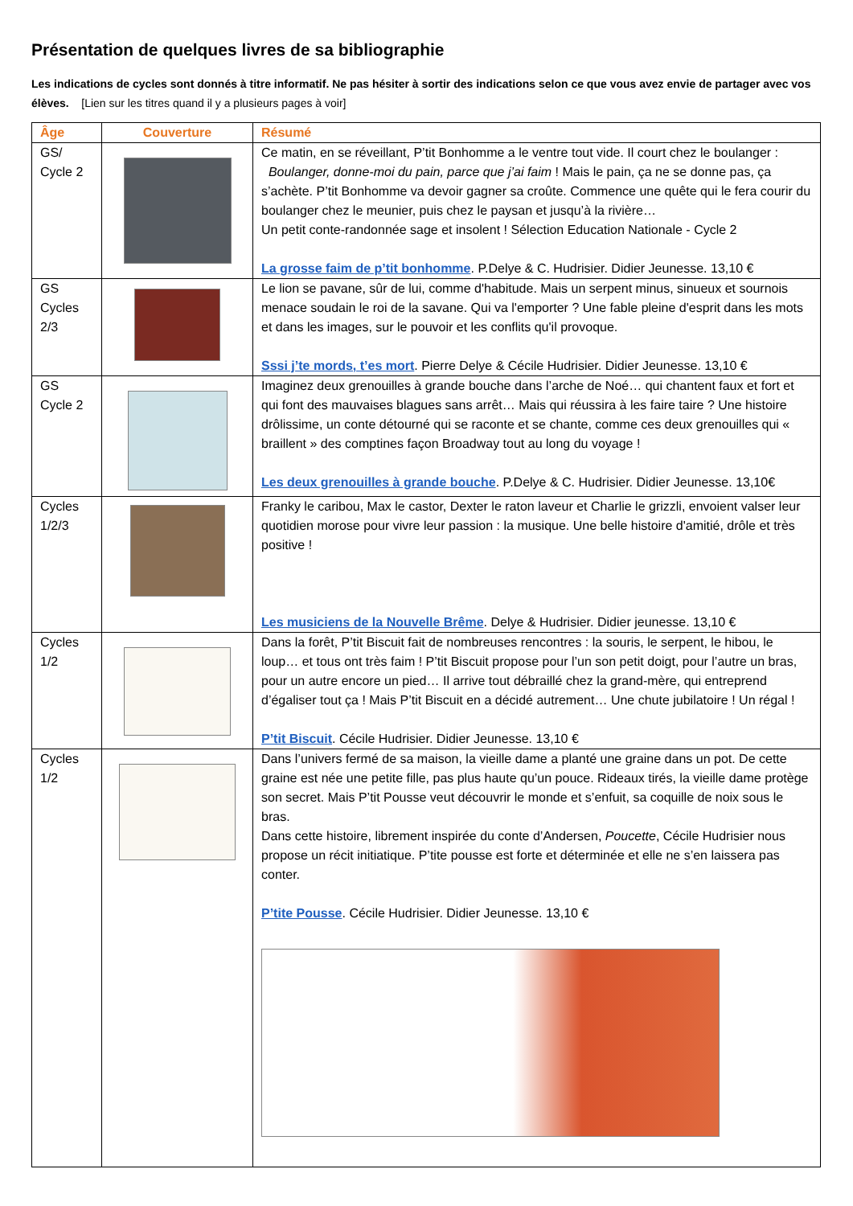Présentation de quelques livres de sa bibliographie
Les indications de cycles sont donnés à titre informatif. Ne pas hésiter à sortir des indications selon ce que vous avez envie de partager avec vos élèves. [Lien sur les titres quand il y a plusieurs pages à voir]
| Âge | Couverture | Résumé |
| --- | --- | --- |
| GS/ Cycle 2 | | Ce matin, en se réveillant, P’tit Bonhomme a le ventre tout vide. Il court chez le boulanger : Boulanger, donne-moi du pain, parce que j’ai faim ! Mais le pain, ça ne se donne pas, ça s’achète. P’tit Bonhomme va devoir gagner sa croûte. Commence une quête qui le fera courir du boulanger chez le meunier, puis chez le paysan et jusqu’à la rivière… Un petit conte-randonnée sage et insolent ! Sélection Education Nationale - Cycle 2 La grosse faim de p’tit bonhomme . P.Delye & C. Hudrisier. Didier Jeunesse. 13,10 € |
| GS Cycles 2/3 | | Le lion se pavane, sûr de lui, comme d'habitude. Mais un serpent minus, sinueux et sournois menace soudain le roi de la savane. Qui va l'emporter ? Une fable pleine d'esprit dans les mots et dans les images, sur le pouvoir et les conflits qu'il provoque. Sssi j’te mords, t’es mort . Pierre Delye & Cécile Hudrisier. Didier Jeunesse. 13,10 € |
| GS Cycle 2 | | Imaginez deux grenouilles à grande bouche dans l’arche de Noé… qui chantent faux et fort et qui font des mauvaises blagues sans arrêt… Mais qui réussira à les faire taire ? Une histoire drôlissime, un conte détourné qui se raconte et se chante, comme ces deux grenouilles qui « braillent » des comptines façon Broadway tout au long du voyage ! Les deux grenouilles à grande bouche . P.Delye & C. Hudrisier. Didier Jeunesse. 13,10€ |
| Cycles 1/2/3 | | Franky le caribou, Max le castor, Dexter le raton laveur et Charlie le grizzli, envoient valser leur quotidien morose pour vivre leur passion : la musique. Une belle histoire d'amitié, drôle et très positive ! Les musiciens de la Nouvelle Brême . Delye & Hudrisier. Didier jeunesse. 13,10 € |
| Cycles 1/2 | | Dans la forêt, P’tit Biscuit fait de nombreuses rencontres : la souris, le serpent, le hibou, le loup… et tous ont très faim ! P’tit Biscuit propose pour l’un son petit doigt, pour l’autre un bras, pour un autre encore un pied… Il arrive tout débraillé chez la grand-mère, qui entreprend d’égaliser tout ça ! Mais P’tit Biscuit en a décidé autrement… Une chute jubilatoire ! Un régal ! P’tit Biscuit . Cécile Hudrisier. Didier Jeunesse. 13,10 € |
| Cycles 1/2 | | Dans l’univers fermé de sa maison, la vieille dame a planté une graine dans un pot. De cette graine est née une petite fille, pas plus haute qu’un pouce. Rideaux tirés, la vieille dame protège son secret. Mais P’tit Pousse veut découvrir le monde et s’enfuit, sa coquille de noix sous le bras. Dans cette histoire, librement inspirée du conte d’Andersen, Poucette , Cécile Hudrisier nous propose un récit initiatique. P’tite pousse est forte et déterminée et elle ne s’en laissera pas conter. P’tite Pousse . Cécile Hudrisier. Didier Jeunesse. 13,10 € |